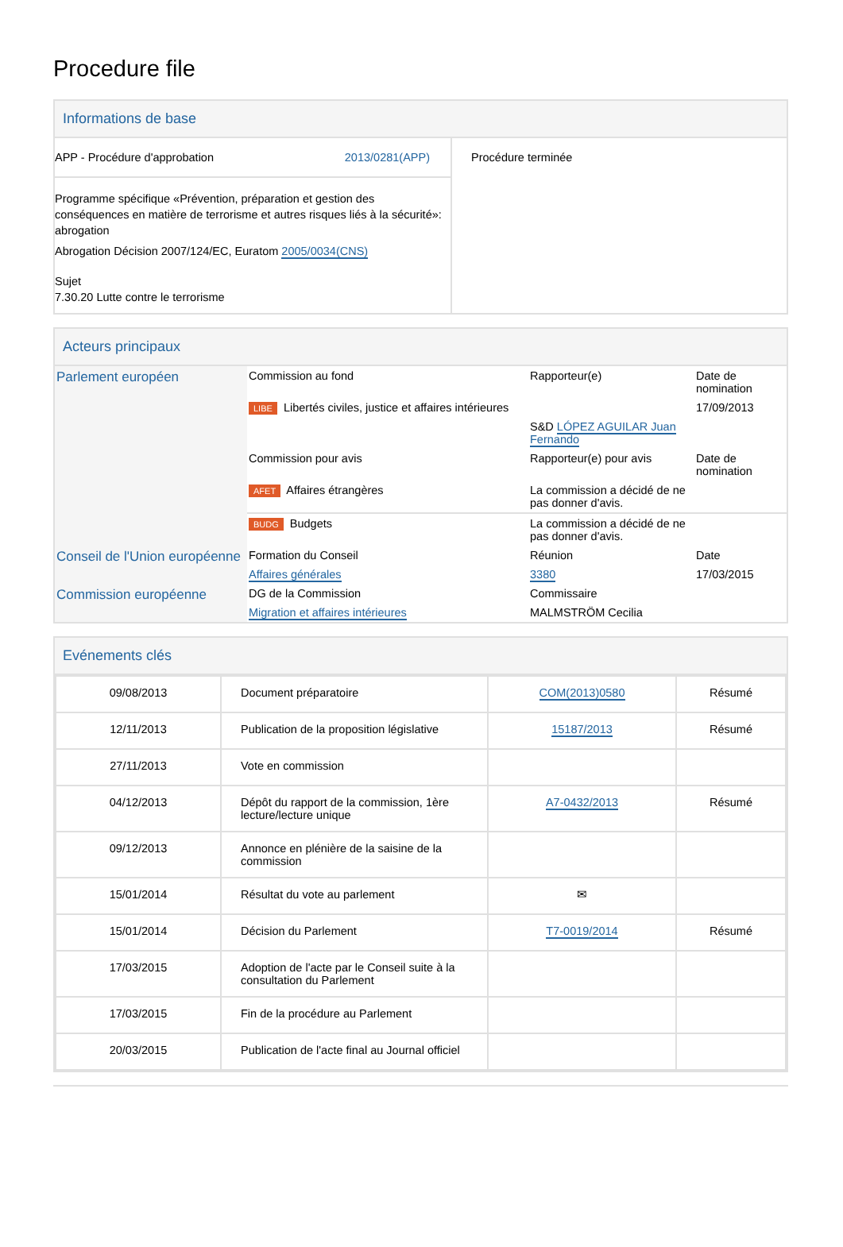Procedure file
Informations de base
| APP - Procédure d'approbation 2013/0281(APP) Programme spécifique «Prévention, préparation et gestion des conséquences en matière de terrorisme et autres risques liés à la sécurité»: abrogation Abrogation Décision 2007/124/EC, Euratom 2005/0034(CNS) Sujet 7.30.20 Lutte contre le terrorisme | Procédure terminée |
Acteurs principaux
| Parlement européen | Commission au fond | Rapporteur(e) | Date de nomination |
| | LIBE Libertés civiles, justice et affaires intérieures | | 17/09/2013 |
| | | S&D LÓPEZ AGUILAR Juan Fernando | |
| | Commission pour avis | Rapporteur(e) pour avis | Date de nomination |
| | AFET Affaires étrangères | La commission a décidé de ne pas donner d'avis. | |
| | BUDG Budgets | La commission a décidé de ne pas donner d'avis. | |
| Conseil de l'Union européenne | Formation du Conseil | Réunion | Date |
| | Affaires générales | 3380 | 17/03/2015 |
| Commission européenne | DG de la Commission | Commissaire | |
| | Migration et affaires intérieures | MALMSTRÖM Cecilia | |
Evénements clés
| 09/08/2013 | Document préparatoire | COM(2013)0580 | Résumé |
| 12/11/2013 | Publication de la proposition législative | 15187/2013 | Résumé |
| 27/11/2013 | Vote en commission | | |
| 04/12/2013 | Dépôt du rapport de la commission, 1ère lecture/lecture unique | A7-0432/2013 | Résumé |
| 09/12/2013 | Annonce en plénière de la saisine de la commission | | |
| 15/01/2014 | Résultat du vote au parlement | ✉ | |
| 15/01/2014 | Décision du Parlement | T7-0019/2014 | Résumé |
| 17/03/2015 | Adoption de l'acte par le Conseil suite à la consultation du Parlement | | |
| 17/03/2015 | Fin de la procédure au Parlement | | |
| 20/03/2015 | Publication de l'acte final au Journal officiel | | |